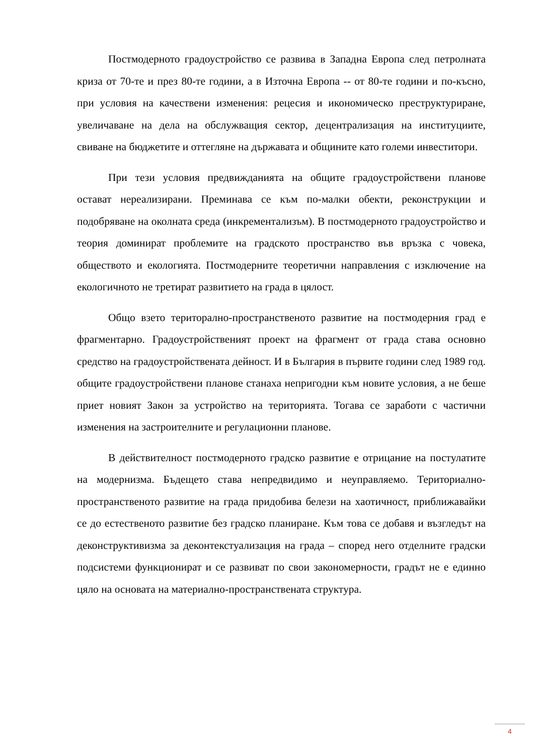Постмодерното градоустройство се развива в Западна Европа след петролната криза от 70-те и през 80-те години, а в Източна Европа -- от 80-те години и по-късно, при условия на качествени изменения: рецесия и икономическо преструктуриране, увеличаване на дела на обслужващия сектор, децентрализация на институциите, свиване на бюджетите и оттегляне на държавата и общините като големи инвеститори.
При тези условия предвижданията на общите градоустройствени планове остават нереализирани. Преминава се към по-малки обекти, реконструкции и подобряване на околната среда (инкрементализъм). В постмодерното градоустройство и теория доминират проблемите на градското пространство във връзка с човека, обществото и екологията. Постмодерните теоретични направления с изключение на екологичното не третират развитието на града в цялост.
Общо взето територално-пространственото развитие на постмодерния град е фрагментарно. Градоустройственият проект на фрагмент от града става основно средство на градоустройствената дейност. И в България в първите години след 1989 год. общите градоустройствени планове станаха непригодни към новите условия, а не беше приет новият Закон за устройство на територията. Тогава се заработи с частични изменения на застроителните и регулационни планове.
В действителност постмодерното градско развитие е отрицание на постулатите на модернизма. Бъдещето става непредвидимо и неуправляемо. Териториално-пространственото развитие на града придобива белези на хаотичност, приближавайки се до естественото развитие без градско планиране. Към това се добавя и възгледът на деконструктивизма за деконтекстуализация на града – според него отделните градски подсистеми функционират и се развиват по свои закономерности, градът не е единно цяло на основата на материално-пространствената структура.
4